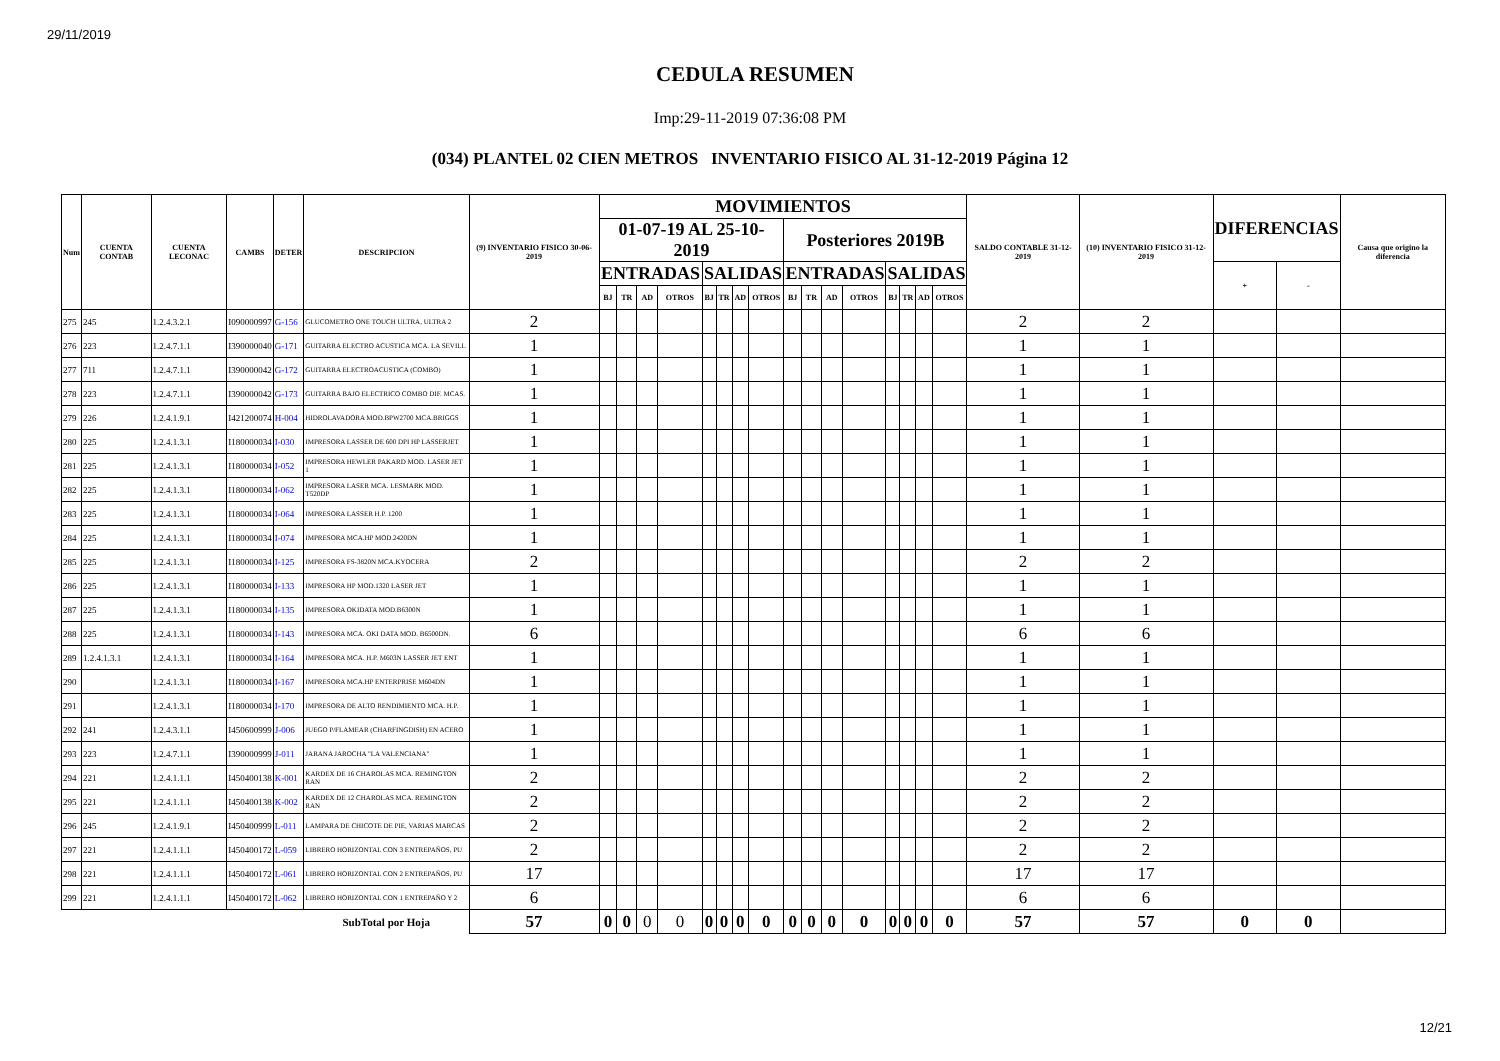29/11/2019
CEDULA RESUMEN
Imp:29-11-2019 07:36:08 PM
(034) PLANTEL 02 CIEN METROS INVENTARIO FISICO AL 31-12-2019 Página 12
| Num | CUENTA CONTAB | CUENTA LECONAC | CAMBS | DETER | DESCRIPCION | (9) INVENTARIO FISICO 30-06-2019 | MOVIMIENTOS | | | | | | | | | | | | | | | | SALDO CONTABLE 31-12-2019 | (10) INVENTARIO FISICO 31-12-2019 | DIFERENCIAS | | Causa que origino la diferencia |
| --- | --- | --- | --- | --- | --- | --- | --- | --- | --- | --- | --- | --- | --- | --- | --- | --- | --- | --- | --- | --- | --- | --- | --- | --- | --- | --- | --- |
| | | | | | | | 01-07-19 AL 25-10-2019 | | | | | | | | Posteriores 2019B | | | | | | | | | | | | |
| | | | | | | | ENTRADAS | | | | SALIDAS | | | | ENTRADAS | | | | SALIDAS | | | | | | + | - | |
| | | | | | | | BJ | TR | AD | OTROS | BJ | TR | AD | OTROS | BJ | TR | AD | OTROS | BJ | TR | AD | OTROS | | | | | |
| 275 | 245 | 1.2.4.3.2.1 | I090000997 | G-156 | GLUCOMETRO ONE TOUCH ULTRA, ULTRA 2 | 2 | | | | | | | | | | | | | | | | | 2 | 2 | | | |
| 276 | 223 | 1.2.4.7.1.1 | I390000040 | G-171 | GUITARRA ELECTRO ACUSTICA MCA. LA SEVILL | 1 | | | | | | | | | | | | | | | | | 1 | 1 | | | |
| 277 | 711 | 1.2.4.7.1.1 | I390000042 | G-172 | GUITARRA ELECTROACUSTICA (COMBO) | 1 | | | | | | | | | | | | | | | | | 1 | 1 | | | |
| 278 | 223 | 1.2.4.7.1.1 | I390000042 | G-173 | GUITARRA BAJO ELECTRICO COMBO DIF. MCAS. | 1 | | | | | | | | | | | | | | | | | 1 | 1 | | | |
| 279 | 226 | 1.2.4.1.9.1 | I421200074 | H-004 | HIDROLAVADORA MOD.BPW2700 MCA.BRIGGS | 1 | | | | | | | | | | | | | | | | | 1 | 1 | | | |
| 280 | 225 | 1.2.4.1.3.1 | I180000034 | I-030 | IMPRESORA LASSER DE 600 DPI HP LASSERJET | 1 | | | | | | | | | | | | | | | | | 1 | 1 | | | |
| 281 | 225 | 1.2.4.1.3.1 | I180000034 | I-052 | IMPRESORA HEWLER PAKARD MOD. LASER JET 1 | 1 | | | | | | | | | | | | | | | | | 1 | 1 | | | |
| 282 | 225 | 1.2.4.1.3.1 | I180000034 | I-062 | IMPRESORA LASER MCA. LESMARK MOD. T520DP | 1 | | | | | | | | | | | | | | | | | 1 | 1 | | | |
| 283 | 225 | 1.2.4.1.3.1 | I180000034 | I-064 | IMPRESORA LASSER H.P. 1200 | 1 | | | | | | | | | | | | | | | | | 1 | 1 | | | |
| 284 | 225 | 1.2.4.1.3.1 | I180000034 | I-074 | IMPRESORA MCA.HP MOD.2420DN | 1 | | | | | | | | | | | | | | | | | 1 | 1 | | | |
| 285 | 225 | 1.2.4.1.3.1 | I180000034 | I-125 | IMPRESORA FS-3820N MCA.KYOCERA | 2 | | | | | | | | | | | | | | | | | 2 | 2 | | | |
| 286 | 225 | 1.2.4.1.3.1 | I180000034 | I-133 | IMPRESORA HP MOD.1320 LASER JET | 1 | | | | | | | | | | | | | | | | | 1 | 1 | | | |
| 287 | 225 | 1.2.4.1.3.1 | I180000034 | I-135 | IMPRESORA OKIDATA MOD.B6300N | 1 | | | | | | | | | | | | | | | | | 1 | 1 | | | |
| 288 | 225 | 1.2.4.1.3.1 | I180000034 | I-143 | IMPRESORA MCA. OKI DATA MOD. B6500DN. | 6 | | | | | | | | | | | | | | | | | 6 | 6 | | | |
| 289 | 1.2.4.1.3.1 | 1.2.4.1.3.1 | I180000034 | I-164 | IMPRESORA MCA. H.P. M603N LASSER JET ENT | 1 | | | | | | | | | | | | | | | | | 1 | 1 | | | |
| 290 | | 1.2.4.1.3.1 | I180000034 | I-167 | IMPRESORA MCA.HP ENTERPRISE M604DN | 1 | | | | | | | | | | | | | | | | | 1 | 1 | | | |
| 291 | | 1.2.4.1.3.1 | I180000034 | I-170 | IMPRESORA DE ALTO RENDIMIENTO MCA. H.P. | 1 | | | | | | | | | | | | | | | | | 1 | 1 | | | |
| 292 | 241 | 1.2.4.3.1.1 | I450600999 | J-006 | JUEGO P/FLAMEAR (CHARFINGDISH) EN ACERO | 1 | | | | | | | | | | | | | | | | | 1 | 1 | | | |
| 293 | 223 | 1.2.4.7.1.1 | I390000999 | J-011 | JARANA JAROCHA "LA VALENCIANA" | 1 | | | | | | | | | | | | | | | | | 1 | 1 | | | |
| 294 | 221 | 1.2.4.1.1.1 | I450400138 | K-001 | KARDEX DE 16 CHAROLAS MCA. REMINGTON RAN | 2 | | | | | | | | | | | | | | | | | 2 | 2 | | | |
| 295 | 221 | 1.2.4.1.1.1 | I450400138 | K-002 | KARDEX DE 12 CHAROLAS MCA. REMINGTON RAN | 2 | | | | | | | | | | | | | | | | | 2 | 2 | | | |
| 296 | 245 | 1.2.4.1.9.1 | I450400999 | L-011 | LAMPARA DE CHICOTE DE PIE, VARIAS MARCAS | 2 | | | | | | | | | | | | | | | | | 2 | 2 | | | |
| 297 | 221 | 1.2.4.1.1.1 | I450400172 | L-059 | LIBRERO HORIZONTAL CON 3 ENTREPAÑOS, PU | 2 | | | | | | | | | | | | | | | | | 2 | 2 | | | |
| 298 | 221 | 1.2.4.1.1.1 | I450400172 | L-061 | LIBRERO HORIZONTAL CON 2 ENTREPAÑOS, PU | 17 | | | | | | | | | | | | | | | | | 17 | 17 | | | |
| 299 | 221 | 1.2.4.1.1.1 | I450400172 | L-062 | LIBRERO HORIZONTAL CON 1 ENTREPAÑO Y 2 | 6 | | | | | | | | | | | | | | | | | 6 | 6 | | | |
| | | | | | SubTotal por Hoja | 57 | 0 | 0 | 0 | 0 | 0 | 0 | 0 | 0 | 0 | 0 | 0 | 0 | 0 | 0 | 0 | 0 | 57 | 57 | 0 | 0 | |
12/21